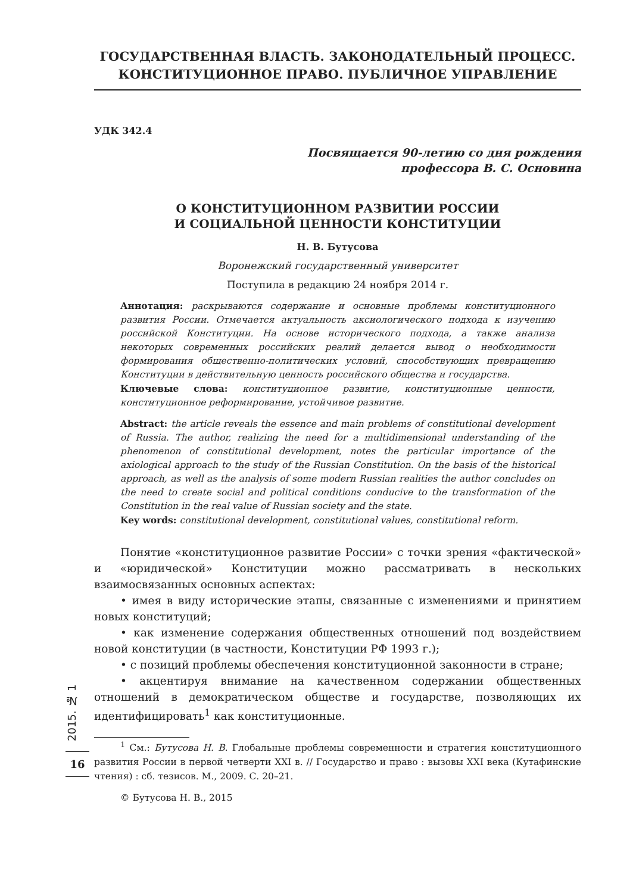ГОСУДАРСТВЕННАЯ ВЛАСТЬ. ЗАКОНОДАТЕЛЬНЫЙ ПРОЦЕСС.
КОНСТИТУЦИОННОЕ ПРАВО. ПУБЛИЧНОЕ УПРАВЛЕНИЕ
УДК 342.4
Посвящается 90-летию со дня рождения
профессора В. С. Основина
О КОНСТИТУЦИОННОМ РАЗВИТИИ РОССИИ
И СОЦИАЛЬНОЙ ЦЕННОСТИ КОНСТИТУЦИИ
Н. В. Бутусова
Воронежский государственный университет
Поступила в редакцию 24 ноября 2014 г.
Аннотация: раскрываются содержание и основные проблемы конституционного развития России. Отмечается актуальность аксиологического подхода к изучению российской Конституции. На основе исторического подхода, а также анализа некоторых современных российских реалий делается вывод о необходимости формирования общественно-политических условий, способствующих превращению Конституции в действительную ценность российского общества и государства.
Ключевые слова: конституционное развитие, конституционные ценности, конституционное реформирование, устойчивое развитие.
Abstract: the article reveals the essence and main problems of constitutional development of Russia. The author, realizing the need for a multidimensional understanding of the phenomenon of constitutional development, notes the particular importance of the axiological approach to the study of the Russian Constitution. On the basis of the historical approach, as well as the analysis of some modern Russian realities the author concludes on the need to create social and political conditions conducive to the transformation of the Constitution in the real value of Russian society and the state.
Key words: constitutional development, constitutional values, constitutional reform.
Понятие «конституционное развитие России» с точки зрения «фактической» и «юридической» Конституции можно рассматривать в нескольких взаимосвязанных основных аспектах:
• имея в виду исторические этапы, связанные с изменениями и принятием новых конституций;
• как изменение содержания общественных отношений под воздействием новой конституции (в частности, Конституции РФ 1993 г.);
• с позиций проблемы обеспечения конституционной законности в стране;
• акцентируя внимание на качественном содержании общественных отношений в демократическом обществе и государстве, позволяющих их идентифицировать<sup>1</sup> как конституционные.
<sup>1</sup> См.: Бутусова Н. В. Глобальные проблемы современности и стратегия конституционного развития России в первой четверти XXI в. // Государство и право : вызовы XXI века (Кутафинские чтения) : сб. тезисов. М., 2009. С. 20–21.
© Бутусова Н. В., 2015
2015. № 1
16